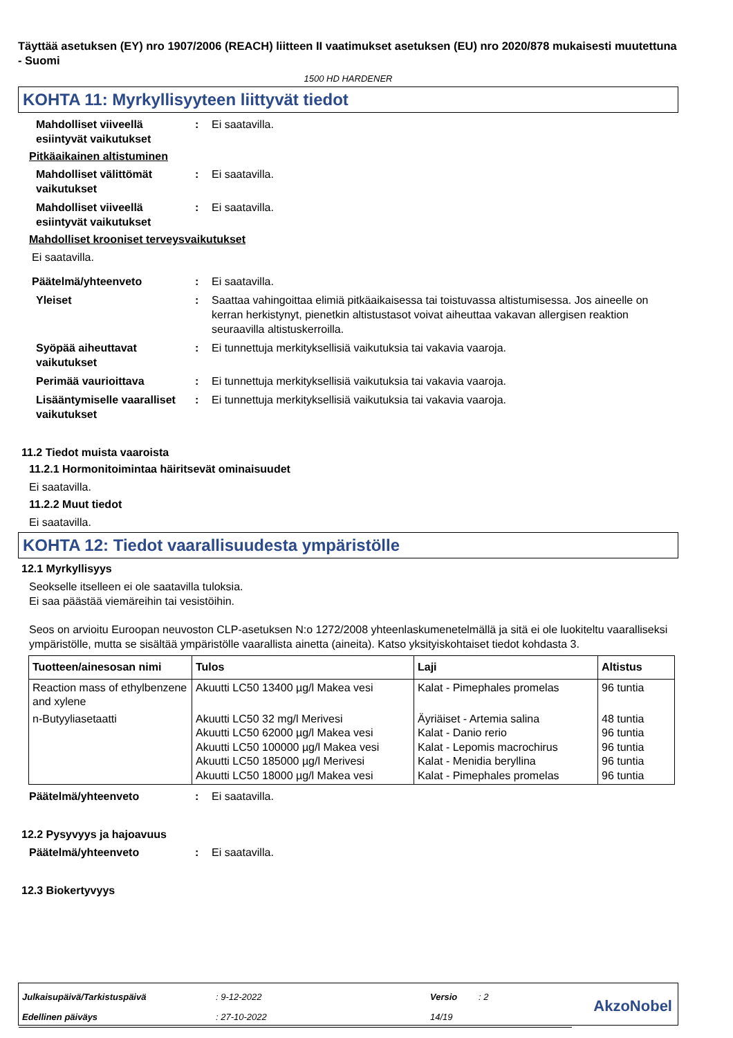Täyttää asetuksen (EY) nro 1907/2006 (REACH) liitteen II vaatimukset asetuksen (EU) nro 2020/878 mukaisesti muutettuna - Suomi
1500 HD HARDENER
KOHTA 11: Myrkyllisyyteen liittyvät tiedot
Mahdolliset viiveellä esiintyvät vaikutukset
: Ei saatavilla.
Pitkäaikainen altistuminen
Mahdolliset välittömät vaikutukset
: Ei saatavilla.
Mahdolliset viiveellä esiintyvät vaikutukset
: Ei saatavilla.
Mahdolliset krooniset terveysvaikutukset
Ei saatavilla.
Päätelmä/yhteenveto : Ei saatavilla.
Yleiset : Saattaa vahingoittaa elimiä pitkäaikaisessa tai toistuvassa altistumisessa. Jos aineelle on kerran herkistynyt, pienetkin altistustasot voivat aiheuttaa vakavan allergisen reaktion seuraavilla altistuskerroilla.
Syöpää aiheuttavat vaikutukset
: Ei tunnettuja merkityksellisiä vaikutuksia tai vakavia vaaroja.
Perimää vaurioittava : Ei tunnettuja merkityksellisiä vaikutuksia tai vakavia vaaroja.
Lisääntymiselle vaaralliset vaikutukset
: Ei tunnettuja merkityksellisiä vaikutuksia tai vakavia vaaroja.
11.2 Tiedot muista vaaroista
11.2.1 Hormonitoimintaa häiritsevät ominaisuudet
Ei saatavilla.
11.2.2 Muut tiedot
Ei saatavilla.
KOHTA 12: Tiedot vaarallisuudesta ympäristölle
12.1 Myrkyllisyys
Seokselle itselleen ei ole saatavilla tuloksia.
Ei saa päästää viemäreihin tai vesistöihin.
Seos on arvioitu Euroopan neuvoston CLP-asetuksen N:o 1272/2008 yhteenlaskumenetelmällä ja sitä ei ole luokiteltu vaaralliseksi ympäristölle, mutta se sisältää ympäristölle vaarallista ainetta (aineita). Katso yksityiskohtaiset tiedot kohdasta 3.
| Tuotteen/ainesosan nimi | Tulos | Laji | Altistus |
| --- | --- | --- | --- |
| Reaction mass of ethylbenzene and xylene | Akuutti LC50 13400 µg/l Makea vesi | Kalat - Pimephales promelas | 96 tuntia |
| n-Butyyliasetaatti | Akuutti LC50 32 mg/l Merivesi Akuutti LC50 62000 µg/l Makea vesi Akuutti LC50 100000 µg/l Makea vesi Akuutti LC50 185000 µg/l Merivesi Akuutti LC50 18000 µg/l Makea vesi | Äyriäiset - Artemia salina Kalat - Danio rerio Kalat - Lepomis macrochirus Kalat - Menidia beryllina Kalat - Pimephales promelas | 48 tuntia 96 tuntia 96 tuntia 96 tuntia 96 tuntia |
Päätelmä/yhteenveto : Ei saatavilla.
12.2 Pysyvyys ja hajoavuus
Päätelmä/yhteenveto : Ei saatavilla.
12.3 Biokertyvyys
| Julkaisupäivä/Tarkistuspäivä | : 9-12-2022 | Versio | : 2 | AkzoNobel |
| Edellinen päiväys | : 27-10-2022 | 14/19 | | |